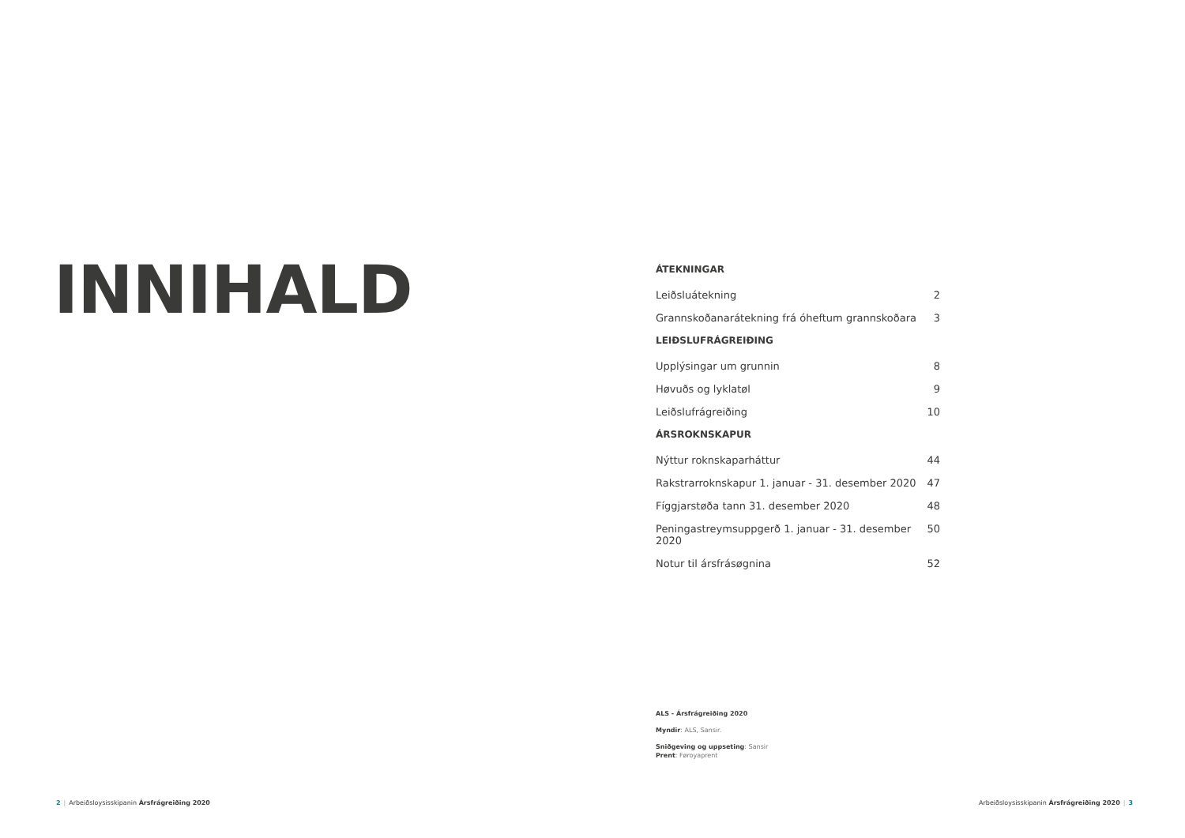INNIHALD
2 | Arbeiðsloysisskipanin Ársfrágreiðing 2020
ÁTEKNINGAR
Leiðsluátekning 2
Grannskoðanarátekning frá óheftum grannskoðara 3
LEIÐSLUFRÁGREIÐING
Upplýsingar um grunnin 8
Høvuðs og lyklatøl 9
Leiðslufrágreiðing 10
ÁRSROKNSKAPUR
Nýttur roknskaparháttur 44
Rakstrarroknskapur 1. januar - 31. desember 2020 47
Fíggjarstøða tann 31. desember 2020 48
Peningastreymsuppgerð 1. januar - 31. desember 2020 50
Notur til ársfrásøgnina 52
ALS - Ársfrágreiðing 2020
Myndir: ALS, Sansir.
Sniðgeving og uppseting: Sansir
Prent: Føroyaprent
Arbeiðsloysisskipanin Ársfrágreiðing 2020 | 3